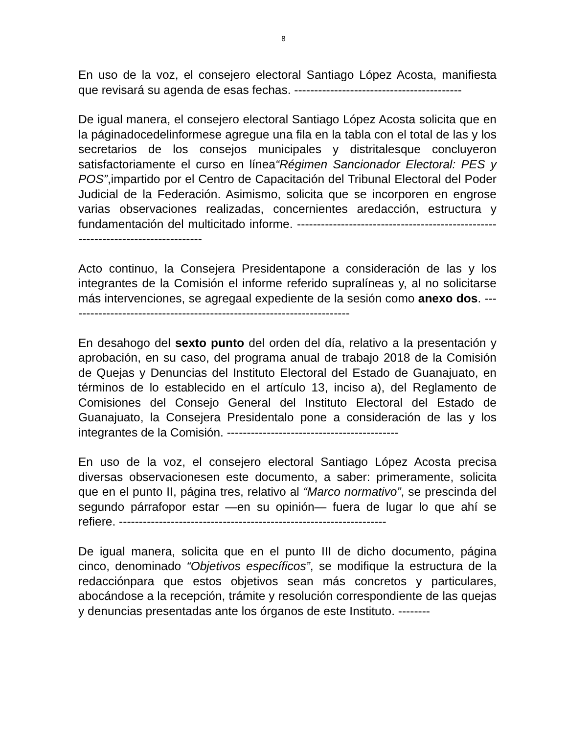8
En uso de la voz, el consejero electoral Santiago López Acosta, manifiesta que revisará su agenda de esas fechas. ------------------------------------------
De igual manera, el consejero electoral Santiago López Acosta solicita que en la páginadocedelinformese agregue una fila en la tabla con el total de las y los secretarios de los consejos municipales y distritalesque concluyeron satisfactoriamente el curso en línea“Régimen Sancionador Electoral: PES y POS”,impartido por el Centro de Capacitación del Tribunal Electoral del Poder Judicial de la Federación. Asimismo, solicita que se incorporen en engrose varias observaciones realizadas, concernientes aredacción, estructura y fundamentación del multicitado informe. ---------------------------------------------------------------------------------
Acto continuo, la Consejera Presidentapone a consideración de las y los integrantes de la Comisión el informe referido supralíneas y, al no solicitarse más intervenciones, se agregaal expediente de la sesión como anexo dos. -----------------------------------------------------------------------
En desahogo del sexto punto del orden del día, relativo a la presentación y aprobación, en su caso, del programa anual de trabajo 2018 de la Comisión de Quejas y Denuncias del Instituto Electoral del Estado de Guanajuato, en términos de lo establecido en el artículo 13, inciso a), del Reglamento de Comisiones del Consejo General del Instituto Electoral del Estado de Guanajuato, la Consejera Presidentalo pone a consideración de las y los integrantes de la Comisión. -------------------------------------------
En uso de la voz, el consejero electoral Santiago López Acosta precisa diversas observacionesen este documento, a saber: primeramente, solicita que en el punto II, página tres, relativo al “Marco normativo”, se prescinda del segundo párrafopor estar —en su opinión— fuera de lugar lo que ahí se refiere. -------------------------------------------------------------------
De igual manera, solicita que en el punto III de dicho documento, página cinco, denominado “Objetivos específicos”, se modifique la estructura de la redacciónpara que estos objetivos sean más concretos y particulares, abocándose a la recepción, trámite y resolución correspondiente de las quejas y denuncias presentadas ante los órganos de este Instituto. --------